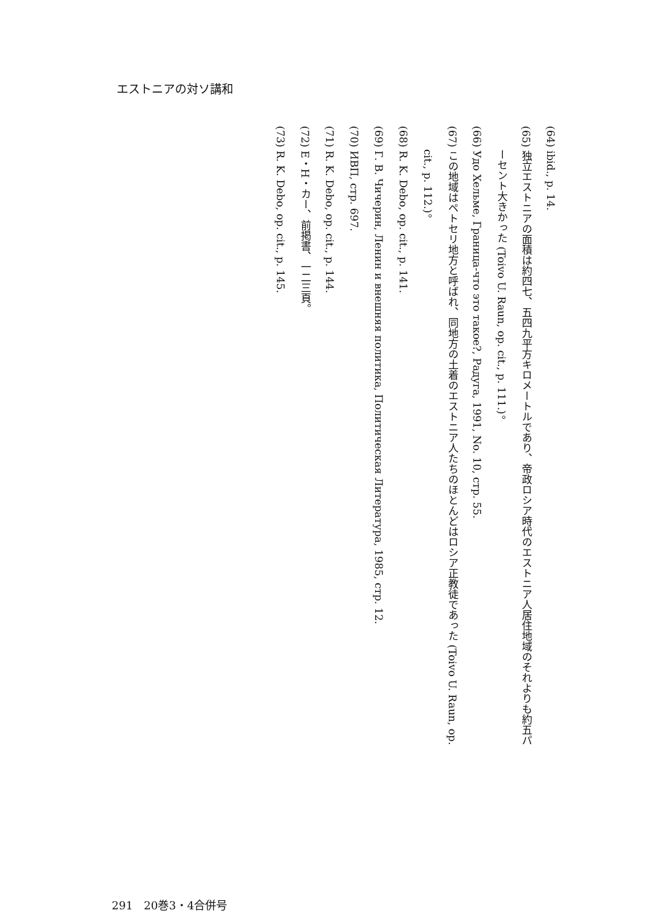エストニアの対ソ講和
(64) ibid., p. 14.
(65) 独立エストニアの面積は約四七、五四九平方キロメートルであり、帝政ロシア時代のエストニア人居住地域のそれよりも約五パ
ーセント大きかった (Toivo U. Raun, op. cit., p. 111.)。
(66) Удо Хельме, Граница-что это такое?, Радуга, 1991, No. 10, стр. 55.
(67) この地域はペトセリ地方と呼ばれ、同地方の土着のエストニア人たちのほとんどはロシア正教徒であった (Toivo U. Raun, op.
cit., p. 112.)。
(68) R. K. Debo, op. cit., p. 141.
(69) Г. В. Чичерин, Ленин и внешняя политика, Политическая Литература, 1985, стр. 12.
(70) ИВП, стр. 697.
(71) R. K. Debo, op. cit., p. 144.
(72) E・H・カー、前掲書、一二三頁。
(73) R. K. Debo, op. cit., p. 145.
291　20巻3・4合併号